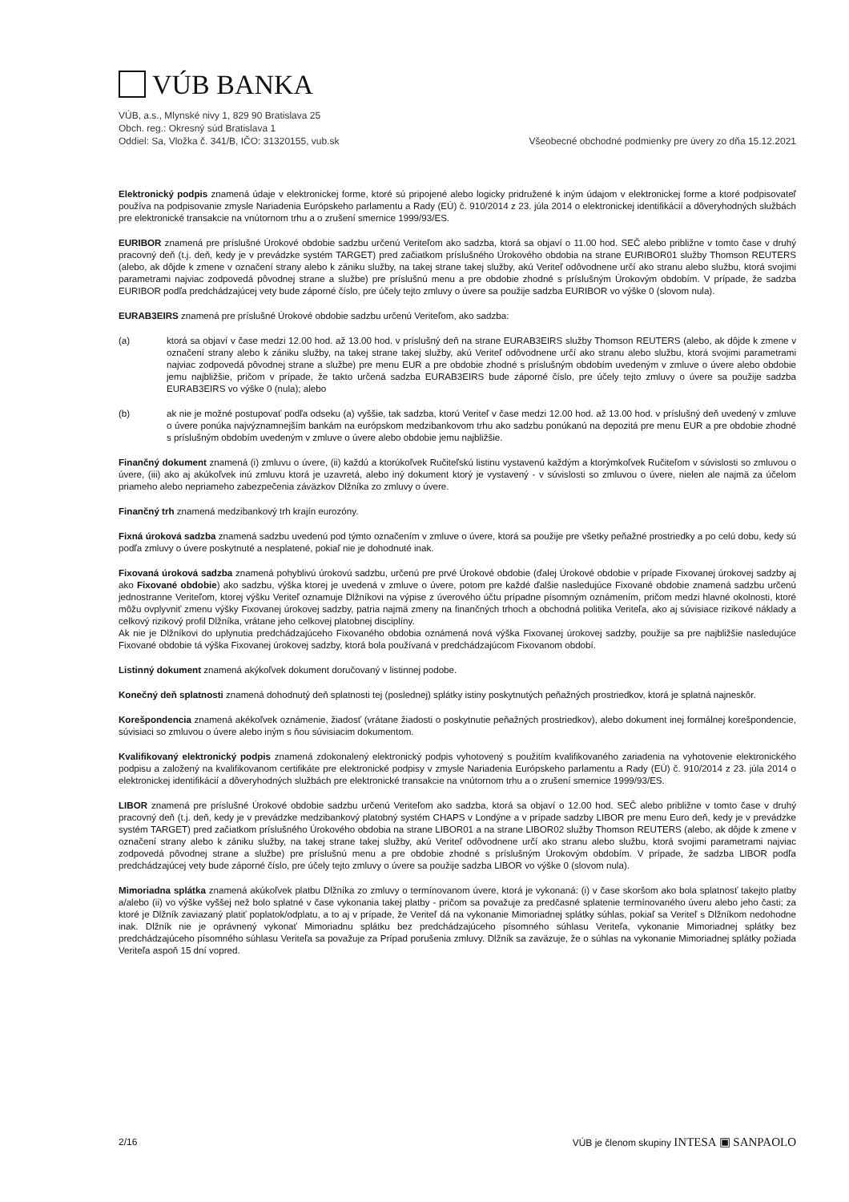VÚB BANKA
VÚB, a.s., Mlynské nivy 1, 829 90 Bratislava 25
Obch. reg.: Okresný súd Bratislava 1
Oddiel: Sa, Vložka č. 341/B, IČO: 31320155, vub.sk
Všeobecné obchodné podmienky pre úvery zo dňa 15.12.2021
Elektronický podpis znamená údaje v elektronickej forme, ktoré sú pripojené alebo logicky pridružené k iným údajom v elektronickej forme a ktoré podpisovateľ používa na podpisovanie zmysle Nariadenia Európskeho parlamentu a Rady (EÚ) č. 910/2014 z 23. júla 2014 o elektronickej identifikácií a dôveryhodných službách pre elektronické transakcie na vnútornom trhu a o zrušení smernice 1999/93/ES.
EURIBOR znamená pre príslušné Úrokové obdobie sadzbu určenú Veriteľom ako sadzba, ktorá sa objaví o 11.00 hod. SEČ alebo približne v tomto čase v druhý pracovný deň (t.j. deň, kedy je v prevádzke systém TARGET) pred začiatkom príslušného Úrokového obdobia na strane EURIBOR01 služby Thomson REUTERS (alebo, ak dôjde k zmene v označení strany alebo k zániku služby, na takej strane takej služby, akú Veriteľ odôvodnene určí ako stranu alebo službu, ktorá svojimi parametrami najviac zodpovedá pôvodnej strane a službe) pre príslušnú menu a pre obdobie zhodné s príslušným Úrokovým obdobím. V prípade, že sadzba EURIBOR podľa predchádzajúcej vety bude záporné číslo, pre účely tejto zmluvy o úvere sa použije sadzba EURIBOR vo výške 0 (slovom nula).
EURAB3EIRS znamená pre príslušné Úrokové obdobie sadzbu určenú Veriteľom, ako sadzba:
(a) ktorá sa objaví v čase medzi 12.00 hod. až 13.00 hod. v príslušný deň na strane EURAB3EIRS služby Thomson REUTERS (alebo, ak dôjde k zmene v označení strany alebo k zániku služby, na takej strane takej služby, akú Veriteľ odôvodnene určí ako stranu alebo službu, ktorá svojimi parametrami najviac zodpovedá pôvodnej strane a službe) pre menu EUR a pre obdobie zhodné s príslušným obdobím uvedeným v zmluve o úvere alebo obdobie jemu najbližšie, pričom v prípade, že takto určená sadzba EURAB3EIRS bude záporné číslo, pre účely tejto zmluvy o úvere sa použije sadzba EURAB3EIRS vo výške 0 (nula); alebo
(b) ak nie je možné postupovať podľa odseku (a) vyššie, tak sadzba, ktorú Veriteľ v čase medzi 12.00 hod. až 13.00 hod. v príslušný deň uvedený v zmluve o úvere ponúka najvýznamnejším bankám na európskom medzibankovom trhu ako sadzbu ponúkanú na depozitá pre menu EUR a pre obdobie zhodné s príslušným obdobím uvedeným v zmluve o úvere alebo obdobie jemu najbližšie.
Finančný dokument znamená (i) zmluvu o úvere, (ii) každú a ktorúkoľvek Ručiteľskú listinu vystavenú každým a ktorýmkoľvek Ručiteľom v súvislosti so zmluvou o úvere, (iii) ako aj akúkoľvek inú zmluvu ktorá je uzavretá, alebo iný dokument ktorý je vystavený - v súvislosti so zmluvou o úvere, nielen ale najmä za účelom priameho alebo nepriameho zabezpečenia záväzkov Dlžníka zo zmluvy o úvere.
Finančný trh znamená medzibankový trh krajín eurozóny.
Fixná úroková sadzba znamená sadzbu uvedenú pod týmto označením v zmluve o úvere, ktorá sa použije pre všetky peňažné prostriedky a po celú dobu, kedy sú podľa zmluvy o úvere poskytnuté a nesplatené, pokiaľ nie je dohodnuté inak.
Fixovaná úroková sadzba znamená pohyblivú úrokovú sadzbu, určenú pre prvé Úrokové obdobie (ďalej Úrokové obdobie v prípade Fixovanej úrokovej sadzby aj ako Fixované obdobie) ako sadzbu, výška ktorej je uvedená v zmluve o úvere, potom pre každé ďalšie nasledujúce Fixované obdobie znamená sadzbu určenú jednostranne Veriteľom, ktorej výšku Veriteľ oznamuje Dlžníkovi na výpise z úverového účtu prípadne písomným oznámením, pričom medzi hlavné okolnosti, ktoré môžu ovplyvniť zmenu výšky Fixovanej úrokovej sadzby, patria najmä zmeny na finančných trhoch a obchodná politika Veriteľa, ako aj súvisiace rizikové náklady a celkový rizikový profil Dlžníka, vrátane jeho celkovej platobnej disciplíny.
Ak nie je Dlžníkovi do uplynutia predchádzajúceho Fixovaného obdobia oznámená nová výška Fixovanej úrokovej sadzby, použije sa pre najbližšie nasledujúce Fixované obdobie tá výška Fixovanej úrokovej sadzby, ktorá bola používaná v predchádzajúcom Fixovanom období.
Listinný dokument znamená akýkoľvek dokument doručovaný v listinnej podobe.
Konečný deň splatnosti znamená dohodnutý deň splatnosti tej (poslednej) splátky istiny poskytnutých peňažných prostriedkov, ktorá je splatná najneskôr.
Korešpondencia znamená akékoľvek oznámenie, žiadosť (vrátane žiadosti o poskytnutie peňažných prostriedkov), alebo dokument inej formálnej korešpondencie, súvisiaci so zmluvou o úvere alebo iným s ňou súvisiacim dokumentom.
Kvalifikovaný elektronický podpis znamená zdokonalený elektronický podpis vyhotovený s použitím kvalifikovaného zariadenia na vyhotovenie elektronického podpisu a založený na kvalifikovanom certifikáte pre elektronické podpisy v zmysle Nariadenia Európskeho parlamentu a Rady (EÚ) č. 910/2014 z 23. júla 2014 o elektronickej identifikácií a dôveryhodných službách pre elektronické transakcie na vnútornom trhu a o zrušení smernice 1999/93/ES.
LIBOR znamená pre príslušné Úrokové obdobie sadzbu určenú Veriteľom ako sadzba, ktorá sa objaví o 12.00 hod. SEČ alebo približne v tomto čase v druhý pracovný deň (t.j. deň, kedy je v prevádzke medzibankový platobný systém CHAPS v Londýne a v prípade sadzby LIBOR pre menu Euro deň, kedy je v prevádzke systém TARGET) pred začiatkom príslušného Úrokového obdobia na strane LIBOR01 a na strane LIBOR02 služby Thomson REUTERS (alebo, ak dôjde k zmene v označení strany alebo k zániku služby, na takej strane takej služby, akú Veriteľ odôvodnene určí ako stranu alebo službu, ktorá svojimi parametrami najviac zodpovedá pôvodnej strane a službe) pre príslušnú menu a pre obdobie zhodné s príslušným Úrokovým obdobím. V prípade, že sadzba LIBOR podľa predchádzajúcej vety bude záporné číslo, pre účely tejto zmluvy o úvere sa použije sadzba LIBOR vo výške 0 (slovom nula).
Mimoriadna splátka znamená akúkoľvek platbu Dlžníka zo zmluvy o termínovanom úvere, ktorá je vykonaná: (i) v čase skoršom ako bola splatnosť takejto platby a/alebo (ii) vo výške vyššej než bolo splatné v čase vykonania takej platby - pričom sa považuje za predčasné splatenie termínovaného úveru alebo jeho časti; za ktoré je Dlžník zaviazaný platiť poplatok/odplatu, a to aj v prípade, že Veriteľ dá na vykonanie Mimoriadnej splátky súhlas, pokiaľ sa Veriteľ s Dlžníkom nedohodne inak. Dlžník nie je oprávnený vykonať Mimoriadnu splátku bez predchádzajúceho písomného súhlasu Veriteľa, vykonanie Mimoriadnej splátky bez predchádzajúceho písomného súhlasu Veriteľa sa považuje za Prípad porušenia zmluvy. Dlžník sa zaväzuje, že o súhlas na vykonanie Mimoriadnej splátky požiada Veriteľa aspoň 15 dní vopred.
2/16 VÚB je členom skupiny INTESA ▣ SANPAOLO